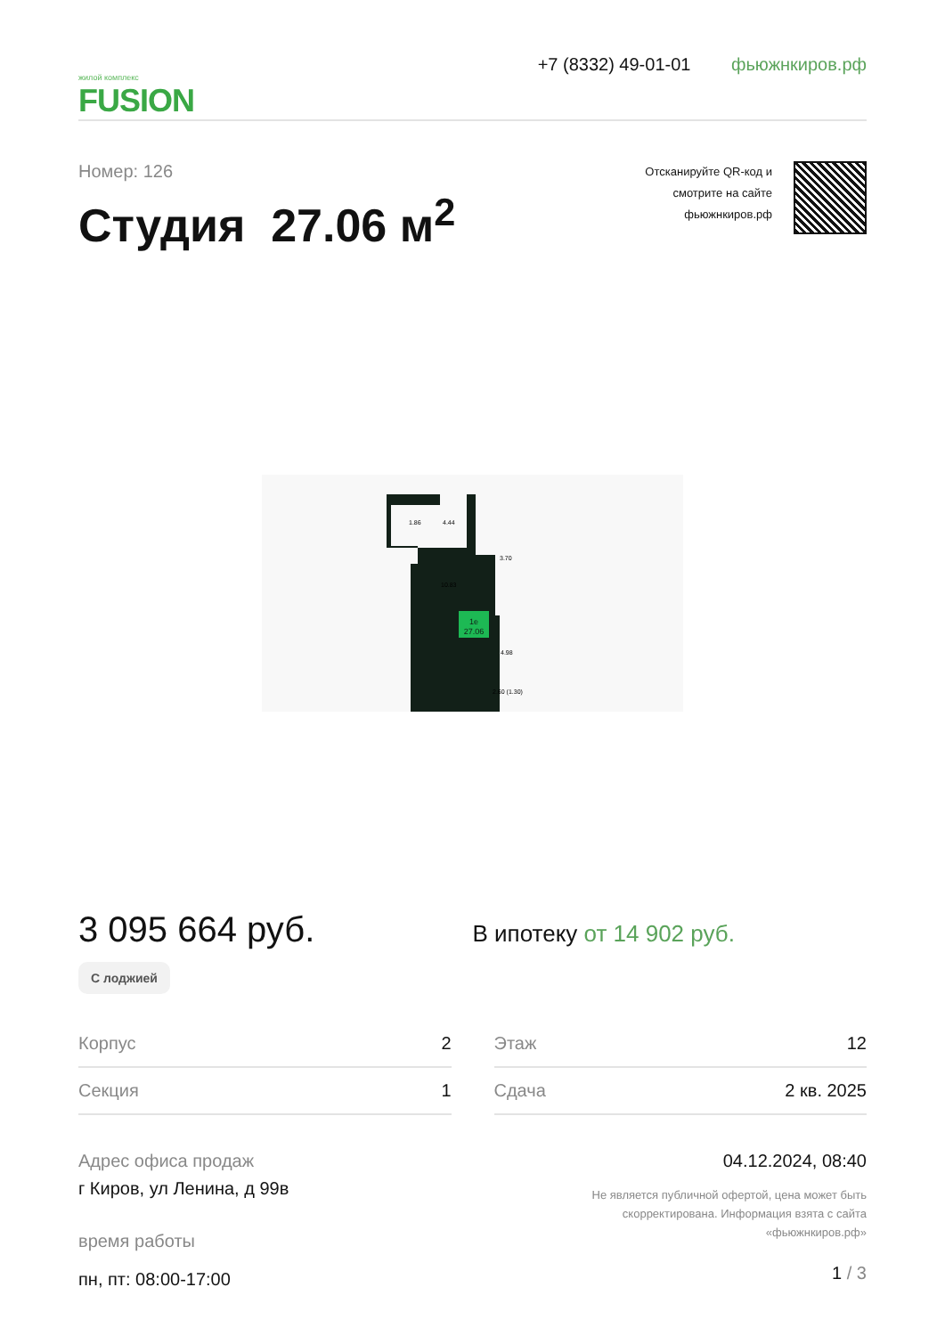жилой комплекс
FUSION
+7 (8332) 49-01-01 фьюжнкиров.рф
Номер: 126
Студия 27.06 м<sup>2</sup>
Отсканируйте QR-код и
смотрите на сайте
фьюжнкиров.рф
1е
27.06
1.86
4.44
3.70
10.83
4.98
2.60 (1.30)
3 095 664 руб.
С лоджией
В ипотеку от 14 902 руб.
Корпус 2
Секция 1
Этаж 12
Сдача 2 кв. 2025
Адрес офиса продаж
г Киров, ул Ленина, д 99в
время работы
пн, пт: 08:00-17:00
04.12.2024, 08:40
Не является публичной офертой, цена может быть
скорректирована. Информация взята с сайта
«фьюжнкиров.рф»
1 / 3